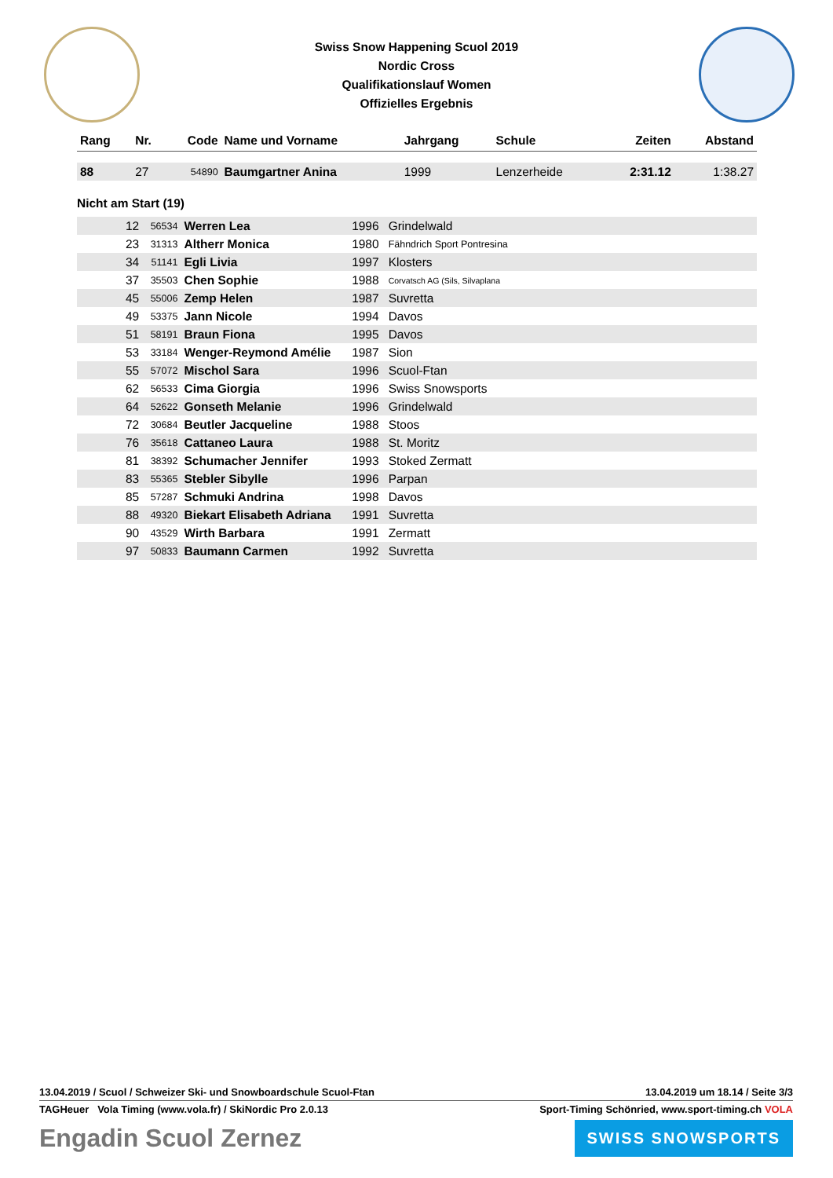Swiss Snow Happening Scuol 2019
Nordic Cross
Qualifikationslauf Women
Offizielles Ergebnis
| Rang | Nr. | Code | Name und Vorname | Jahrgang | Schule | Zeiten | Abstand |
| --- | --- | --- | --- | --- | --- | --- | --- |
| 88 | 27 | 54890 | Baumgartner Anina | 1999 | Lenzerheide | 2:31.12 | 1:38.27 |
Nicht am Start (19)
| | 12 | 56534 | Werren Lea | 1996 | Grindelwald | |
| | 23 | 31313 | Altherr Monica | 1980 | Fähndrich Sport Pontresina | |
| | 34 | 51141 | Egli Livia | 1997 | Klosters | |
| | 37 | 35503 | Chen Sophie | 1988 | Corvatsch AG (Sils, Silvaplana | |
| | 45 | 55006 | Zemp Helen | 1987 | Suvretta | |
| | 49 | 53375 | Jann Nicole | 1994 | Davos | |
| | 51 | 58191 | Braun Fiona | 1995 | Davos | |
| | 53 | 33184 | Wenger-Reymond Amélie | 1987 | Sion | |
| | 55 | 57072 | Mischol Sara | 1996 | Scuol-Ftan | |
| | 62 | 56533 | Cima Giorgia | 1996 | Swiss Snowsports | |
| | 64 | 52622 | Gonseth Melanie | 1996 | Grindelwald | |
| | 72 | 30684 | Beutler Jacqueline | 1988 | Stoos | |
| | 76 | 35618 | Cattaneo Laura | 1988 | St. Moritz | |
| | 81 | 38392 | Schumacher Jennifer | 1993 | Stoked Zermatt | |
| | 83 | 55365 | Stebler Sibylle | 1996 | Parpan | |
| | 85 | 57287 | Schmuki Andrina | 1998 | Davos | |
| | 88 | 49320 | Biekart Elisabeth Adriana | 1991 | Suvretta | |
| | 90 | 43529 | Wirth Barbara | 1991 | Zermatt | |
| | 97 | 50833 | Baumann Carmen | 1992 | Suvretta | |
13.04.2019 / Scuol / Schweizer Ski- und Snowboardschule Scuol-Ftan 13.04.2019 um 18.14 / Seite 3/3
TAGHeuer Vola Timing (www.vola.fr) / SkiNordic Pro 2.0.13 Sport-Timing Schönried, www.sport-timing.ch VOLA
Engadin Scuol Zernez SWISS SNOWSPORTS